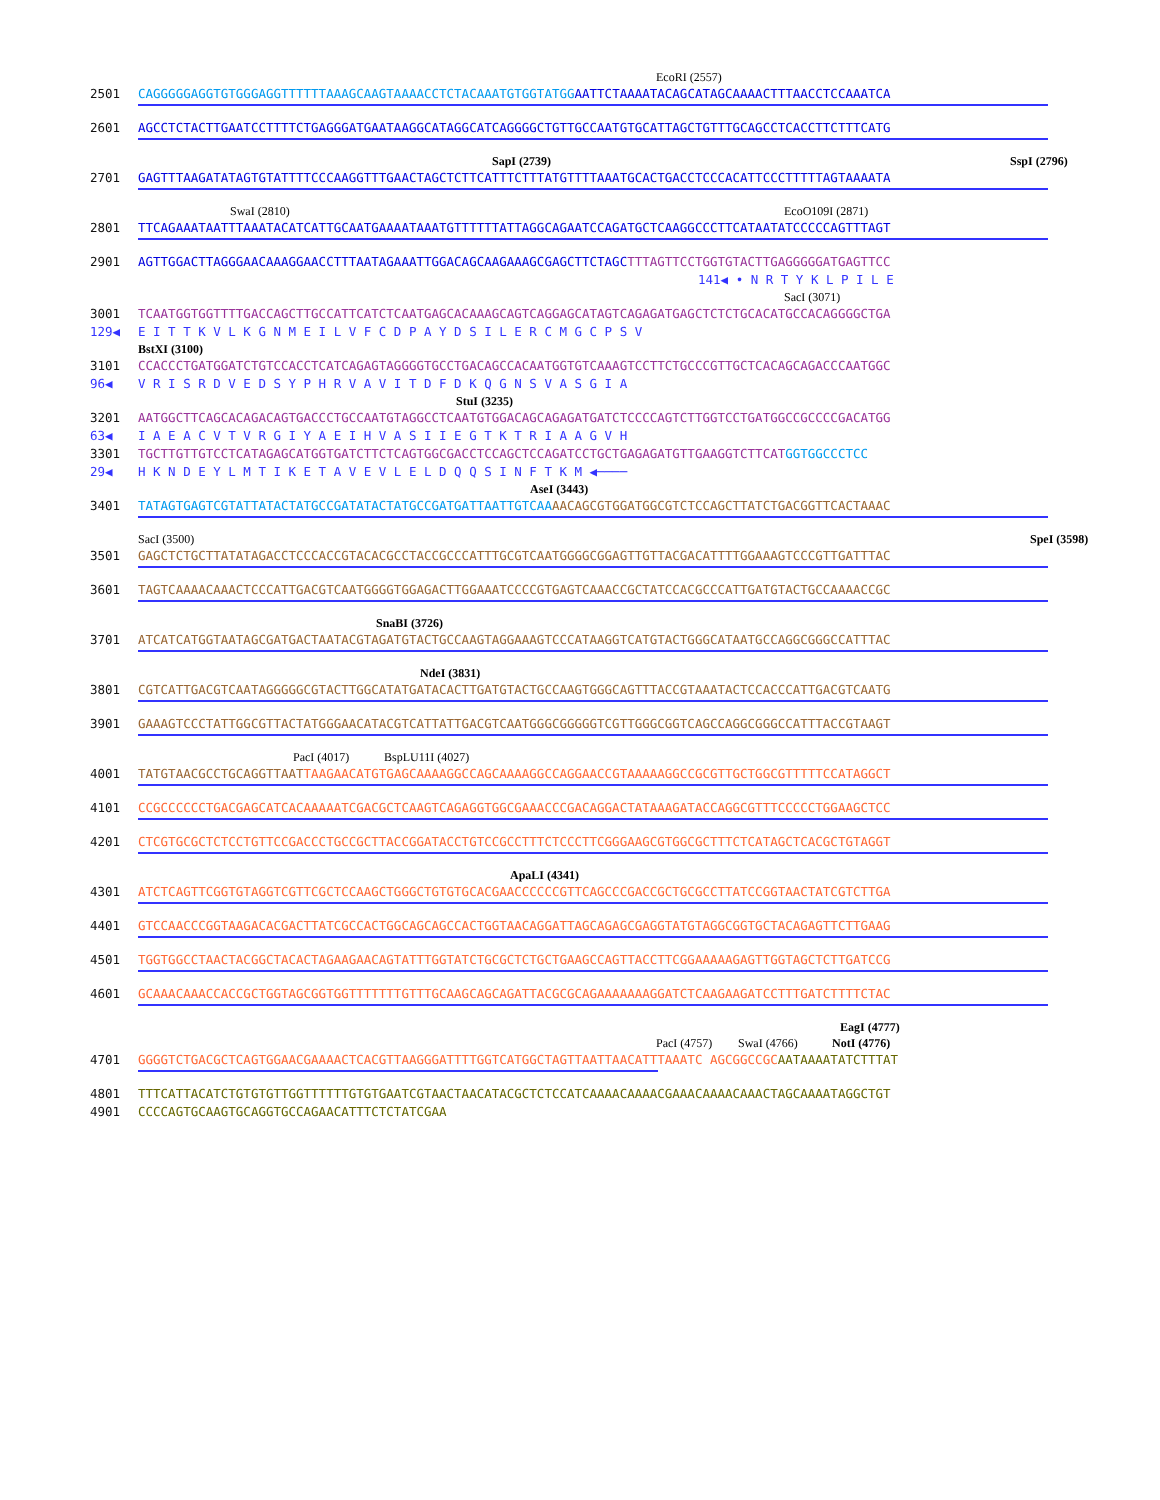EcoRI (2557)
2501 CAGGGGGAGGTGTGGGAGGTTTTTTAAAGCAAGTAAAACCTCTACAAATGTGGTATGG AATTCTAAAATACAGCATAGCAAAACTTTAACCTCCAAATCA
2601 AGCCTCTACTTGAATCCTTTTCTGAGGGATGAATAAGGCATAGGCATCAGGGGCTGTTGCCAATGTGCATTAGCTGTTTGCAGCCTCACCTTCTTTCATG
SapI (2739) SspI (2796)
2701 GAGTTTAAGATATAGTGTATTTTCCCAAGGTTTGAACTAGCTCTTCATTTCTTTATGTTTTAAATGCACTGACCTCCCACATTCCCTTTTTAGTAAAATA
SwaI (2810) EcoO109I (2871)
2801 TTCAGAAATAATTTAAATACATCATTGCAATGAAAATAAATGTTTTTTATTAGGCAGAATCCAGATGCTCAAGGCCCTTCATAATATCCCCCAGTTTAGT
2901 AGTTGGACTTAGGGAACAAAGGAACCTTTAATAGAAATTGGACAGCAAGAAAGCGAGCTTCTAGC TTTAGTTCCTGGTGTACTTGAGGGGGATGAGTTCC
141◀ • N R T Y K L P I L E
SacI (3071)
3001 TCAATGGTGGTTTTGACCAGCTTGCCATTCATCTCAATGAGCACAAAGCAGTCAGGAGCATAGTCAGAGATGAGCTCTCTGCACATGCCACAGGGGCTGA
129◀ E I T T K V L K G N M E I L V F C D P A Y D S I L E R C M G C P S V
BstXI (3100)
3101 CCACCCTGATGGATCTGTCCACCTCATCAGAGTAGGGGTGCCTGACAGCCACAATGGTGTCAAAGTCCTTCTGCCCGTTGCTCACAGCAGACCCAATGGC
96◀ V R I S R D V E D S Y P H R V A V I T D F D K Q G N S V A S G I A
StuI (3235)
3201 AATGGCTTCAGCACAGACAGTGACCCTGCCAATGTAGGCCTCAATGTGGACAGCAGAGATGATCTCCCCAGTCTTGGTCCTGATGGCCGCCCCGACATGG
63◀ I A E A C V T V R G I Y A E I H V A S I I E G T K T R I A A G V H
3301 TGCTTGTTGTCCTCATAGAGCATGGTGATCTTCTCAGTGGCGACCTCCAGCTCCAGATCCTGCTGAGAGATGTTGAAGGTCTTCAT GGTGGCCCTCC
29◀ H K N D E Y L M T I K E T A V E V L E L D Q Q S I N F T K M ◀────
AseI (3443)
3401 TATAGTGAGTCGTATTATACTATGCCGATATACTATGCCGATGATTAATTGTCAA AACAGCGTGGATGGCGTCTCCAGCTTATCTGACGGTTCACTAAAC
SacI (3500) SpeI (3598)
3501 GAGCTCTGCTTATATAGACCTCCCACCGTACACGCCTACCGCCCATTTGCGTCAATGGGGCGGAGTTGTTACGACATTTTGGAAAGTCCCGTTGATTTAC
3601 TAGTCAAAACAAACTCCCATTGACGTCAATGGGGTGGAGACTTGGAAATCCCCGTGAGTCAAACCGCTATCCACGCCCATTGATGTACTGCCAAAACCGC
SnaBI (3726)
3701 ATCATCATGGTAATAGCGATGACTAATACGTAGATGTACTGCCAAGTAGGAAAGTCCCATAAGGTCATGTACTGGGCATAATGCCAGGCGGGCCATTTAC
NdeI (3831)
3801 CGTCATTGACGTCAATAGGGGGCGTACTTGGCATATGATACACTTGATGTACTGCCAAGTGGGCAGTTTACCGTAAATACTCCACCCATTGACGTCAATG
3901 GAAAGTCCCTATTGGCGTTACTATGGGAACATACGTCATTATTGACGTCAATGGGCGGGGGTCGTTGGGCGGTCAGCCAGGCGGGCCATTTACCGTAAGT
PacI (4017) BspLU11I (4027)
4001 TATGTAACGCCTGCAGGTTAAT TAAGAACATGTGAGCAAAAGGCCAGCAAAAGGCCAGGAACCGTAAAAAGGCCGCGTTGCTGGCGTTTTTCCATAGGCT
4101 CCGCCCCCCTGACGAGCATCACAAAAATCGACGCTCAAGTCAGAGGTGGCGAAACCCGACAGGACTATAAAGATACCAGGCGTTTCCCCCTGGAAGCTCC
4201 CTCGTGCGCTCTCCTGTTCCGACCCTGCCGCTTACCGGATACCTGTCCGCCTTTCTCCCTTCGGGAAGCGTGGCGCTTTCTCATAGCTCACGCTGTAGGT
ApaLI (4341)
4301 ATCTCAGTTCGGTGTAGGTCGTTCGCTCCAAGCTGGGCTGTGTGCACGAACCCCCCGTTCAGCCCGACCGCTGCGCCTTATCCGGTAACTATCGTCTTGA
4401 GTCCAACCCGGTAAGACACGACTTATCGCCACTGGCAGCAGCCACTGGTAACAGGATTAGCAGAGCGAGGTATGTAGGCGGTGCTACAGAGTTCTTGAAG
4501 TGGTGGCCTAACTACGGCTACACTAGAAGAACAGTATTTGGTATCTGCGCTCTGCTGAAGCCAGTTACCTTCGGAAAAAGAGTTGGTAGCTCTTGATCCG
4601 GCAAACAAACCACCGCTGGTAGCGGTGGTTTTTTTGTTTGCAAGCAGCAGATTACGCGCAGAAAAAAAGGATCTCAAGAAGATCCTTTGATCTTTTCTAC
EagI (4777)
PacI (4757) SwaI (4766) NotI (4776)
4701 GGGGTCTGACGCTCAGTGGAACGAAAACTCACGTTAAGGGATTTTGGTCATGGCTAGTTAATTAACATTTAAATC AGCGGCCGC AATAAAATATCTTTAT
4801 TTTCATTACATCTGTGTGTTGGTTTTTTGTGTGAATCGTAACTAACATACGCTCTCCATCAAAACAAAACGAAACAAAACAAACTAGCAAAATAGGCTGT
4901 CCCCAGTGCAAGTGCAGGTGCCAGAACATTTCTCTATCGAA